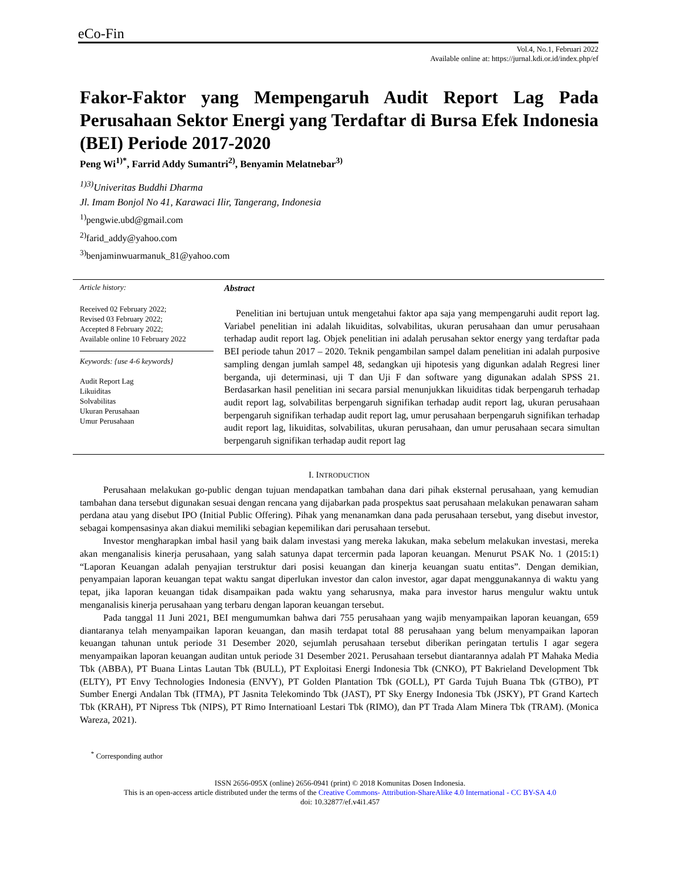eCo-Fin
Vol.4, No.1, Februari 2022
Available online at: https://jurnal.kdi.or.id/index.php/ef
Fakor-Faktor yang Mempengaruh Audit Report Lag Pada Perusahaan Sektor Energi yang Terdaftar di Bursa Efek Indonesia (BEI) Periode 2017-2020
Peng Wi<sup>1)*</sup>, Farrid Addy Sumantri<sup>2)</sup>, Benyamin Melatnebar<sup>3)</sup>
<sup>1)3)</sup>Univeritas Buddhi Dharma
Jl. Imam Bonjol No 41, Karawaci Ilir, Tangerang, Indonesia
<sup>1)</sup> pengwie.ubd@gmail.com
<sup>2)</sup> farid_addy@yahoo.com
<sup>3)</sup> benjaminwuarmanuk_81@yahoo.com
Article history:
Received 02 February 2022;
Revised 03 February 2022;
Accepted 8 February 2022;
Available online 10 February 2022
Keywords: {use 4-6 keywords}
Audit Report Lag
Likuiditas
Solvabilitas
Ukuran Perusahaan
Umur Perusahaan
Abstract
Penelitian ini bertujuan untuk mengetahui faktor apa saja yang mempengaruhi audit report lag. Variabel penelitian ini adalah likuiditas, solvabilitas, ukuran perusahaan dan umur perusahaan terhadap audit report lag. Objek penelitian ini adalah perusahan sektor energy yang terdaftar pada BEI periode tahun 2017 – 2020. Teknik pengambilan sampel dalam penelitian ini adalah purposive sampling dengan jumlah sampel 48, sedangkan uji hipotesis yang digunkan adalah Regresi liner berganda, uji determinasi, uji T dan Uji F dan software yang digunakan adalah SPSS 21. Berdasarkan hasil penelitian ini secara parsial menunjukkan likuiditas tidak berpengaruh terhadap audit report lag, solvabilitas berpengaruh signifikan terhadap audit report lag, ukuran perusahaan berpengaruh signifikan terhadap audit report lag, umur perusahaan berpengaruh signifikan terhadap audit report lag, likuiditas, solvabilitas, ukuran perusahaan, dan umur perusahaan secara simultan berpengaruh signifikan terhadap audit report lag
I. INTRODUCTION
Perusahaan melakukan go-public dengan tujuan mendapatkan tambahan dana dari pihak eksternal perusahaan, yang kemudian tambahan dana tersebut digunakan sesuai dengan rencana yang dijabarkan pada prospektus saat perusahaan melakukan penawaran saham perdana atau yang disebut IPO (Initial Public Offering). Pihak yang menanamkan dana pada perusahaan tersebut, yang disebut investor, sebagai kompensasinya akan diakui memiliki sebagian kepemilikan dari perusahaan tersebut.
Investor mengharapkan imbal hasil yang baik dalam investasi yang mereka lakukan, maka sebelum melakukan investasi, mereka akan menganalisis kinerja perusahaan, yang salah satunya dapat tercermin pada laporan keuangan. Menurut PSAK No. 1 (2015:1) “Laporan Keuangan adalah penyajian terstruktur dari posisi keuangan dan kinerja keuangan suatu entitas”. Dengan demikian, penyampaian laporan keuangan tepat waktu sangat diperlukan investor dan calon investor, agar dapat menggunakannya di waktu yang tepat, jika laporan keuangan tidak disampaikan pada waktu yang seharusnya, maka para investor harus mengulur waktu untuk menganalisis kinerja perusahaan yang terbaru dengan laporan keuangan tersebut.
Pada tanggal 11 Juni 2021, BEI mengumumkan bahwa dari 755 perusahaan yang wajib menyampaikan laporan keuangan, 659 diantaranya telah menyampaikan laporan keuangan, dan masih terdapat total 88 perusahaan yang belum menyampaikan laporan keuangan tahunan untuk periode 31 Desember 2020, sejumlah perusahaan tersebut diberikan peringatan tertulis I agar segera menyampaikan laporan keuangan auditan untuk periode 31 Desember 2021. Perusahaan tersebut diantarannya adalah PT Mahaka Media Tbk (ABBA), PT Buana Lintas Lautan Tbk (BULL), PT Exploitasi Energi Indonesia Tbk (CNKO), PT Bakrieland Development Tbk (ELTY), PT Envy Technologies Indonesia (ENVY), PT Golden Plantation Tbk (GOLL), PT Garda Tujuh Buana Tbk (GTBO), PT Sumber Energi Andalan Tbk (ITMA), PT Jasnita Telekomindo Tbk (JAST), PT Sky Energy Indonesia Tbk (JSKY), PT Grand Kartech Tbk (KRAH), PT Nipress Tbk (NIPS), PT Rimo Internatioanl Lestari Tbk (RIMO), dan PT Trada Alam Minera Tbk (TRAM). (Monica Wareza, 2021).
<sup>*</sup> Corresponding author
ISSN 2656-095X (online) 2656-0941 (print) © 2018 Komunitas Dosen Indonesia.
This is an open-access article distributed under the terms of the Creative Commons- Attribution-ShareAlike 4.0 International - CC BY-SA 4.0
doi: 10.32877/ef.v4i1.457